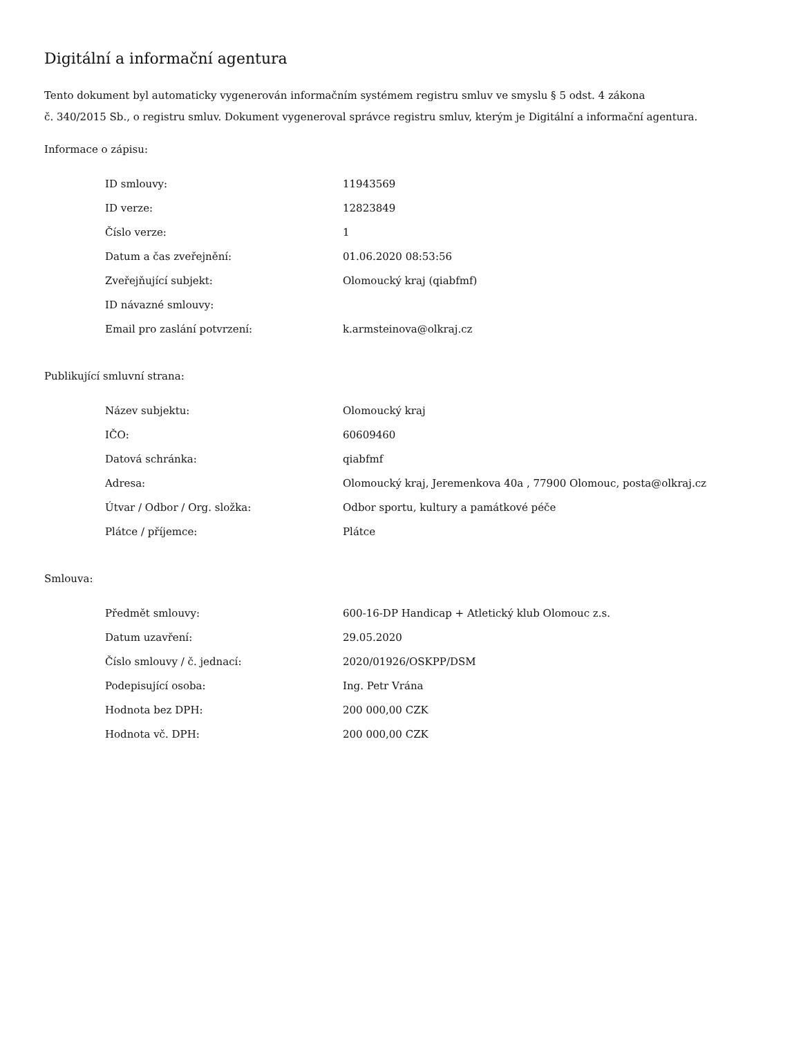Digitální a informační agentura
Tento dokument byl automaticky vygenerován informačním systémem registru smluv ve smyslu § 5 odst. 4 zákona
č. 340/2015 Sb., o registru smluv. Dokument vygeneroval správce registru smluv, kterým je Digitální a informační agentura.
Informace o zápisu:
| ID smlouvy: | 11943569 |
| ID verze: | 12823849 |
| Číslo verze: | 1 |
| Datum a čas zveřejnění: | 01.06.2020 08:53:56 |
| Zveřejňující subjekt: | Olomoucký kraj (qiabfmf) |
| ID návazné smlouvy: | |
| Email pro zaslání potvrzení: | k.armsteinova@olkraj.cz |
Publikující smluvní strana:
| Název subjektu: | Olomoucký kraj |
| IČO: | 60609460 |
| Datová schránka: | qiabfmf |
| Adresa: | Olomoucký kraj, Jeremenkova 40a , 77900 Olomouc, posta@olkraj.cz |
| Útvar / Odbor / Org. složka: | Odbor sportu, kultury a památkové péče |
| Plátce / příjemce: | Plátce |
Smlouva:
| Předmět smlouvy: | 600-16-DP Handicap + Atletický klub Olomouc z.s. |
| Datum uzavření: | 29.05.2020 |
| Číslo smlouvy / č. jednací: | 2020/01926/OSKPP/DSM |
| Podepisující osoba: | Ing. Petr Vrána |
| Hodnota bez DPH: | 200 000,00 CZK |
| Hodnota vč. DPH: | 200 000,00 CZK |